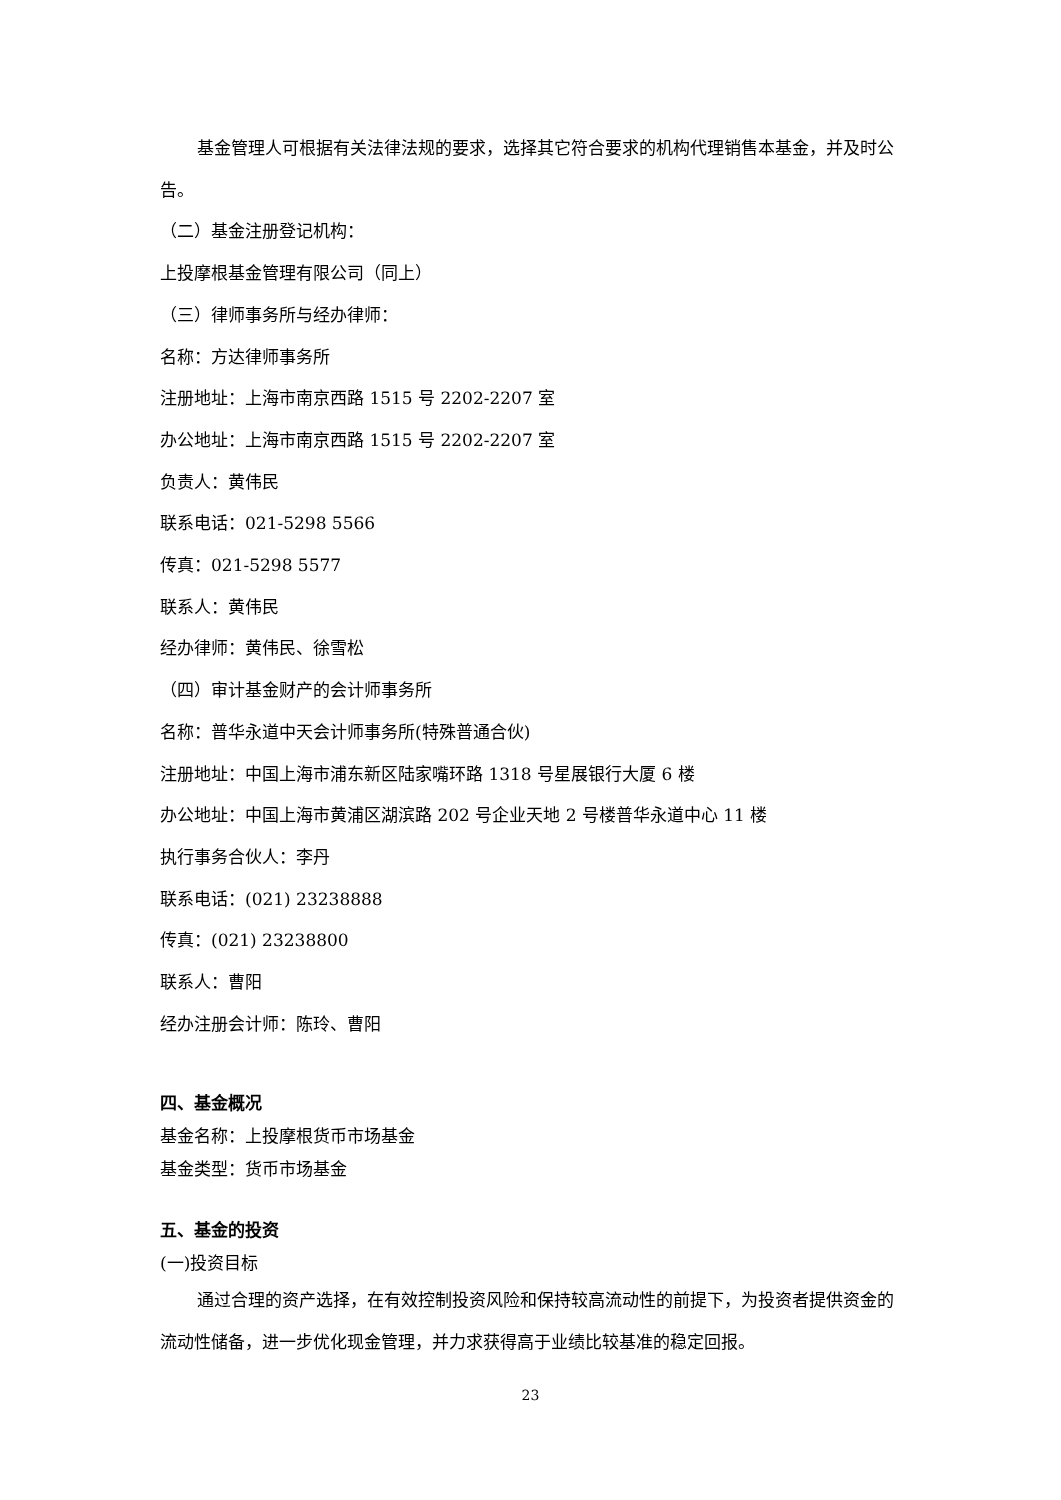基金管理人可根据有关法律法规的要求，选择其它符合要求的机构代理销售本基金，并及时公告。
（二）基金注册登记机构：
上投摩根基金管理有限公司（同上）
（三）律师事务所与经办律师：
名称：方达律师事务所
注册地址：上海市南京西路 1515 号 2202-2207 室
办公地址：上海市南京西路 1515 号 2202-2207 室
负责人：黄伟民
联系电话：021-5298 5566
传真：021-5298 5577
联系人：黄伟民
经办律师：黄伟民、徐雪松
（四）审计基金财产的会计师事务所
名称：普华永道中天会计师事务所(特殊普通合伙)
注册地址：中国上海市浦东新区陆家嘴环路 1318 号星展银行大厦 6 楼
办公地址：中国上海市黄浦区湖滨路 202 号企业天地 2 号楼普华永道中心 11 楼
执行事务合伙人：李丹
联系电话：(021) 23238888
传真：(021) 23238800
联系人：曹阳
经办注册会计师：陈玲、曹阳
四、基金概况
基金名称：上投摩根货币市场基金
基金类型：货币市场基金
五、基金的投资
(一)投资目标
通过合理的资产选择，在有效控制投资风险和保持较高流动性的前提下，为投资者提供资金的流动性储备，进一步优化现金管理，并力求获得高于业绩比较基准的稳定回报。
23